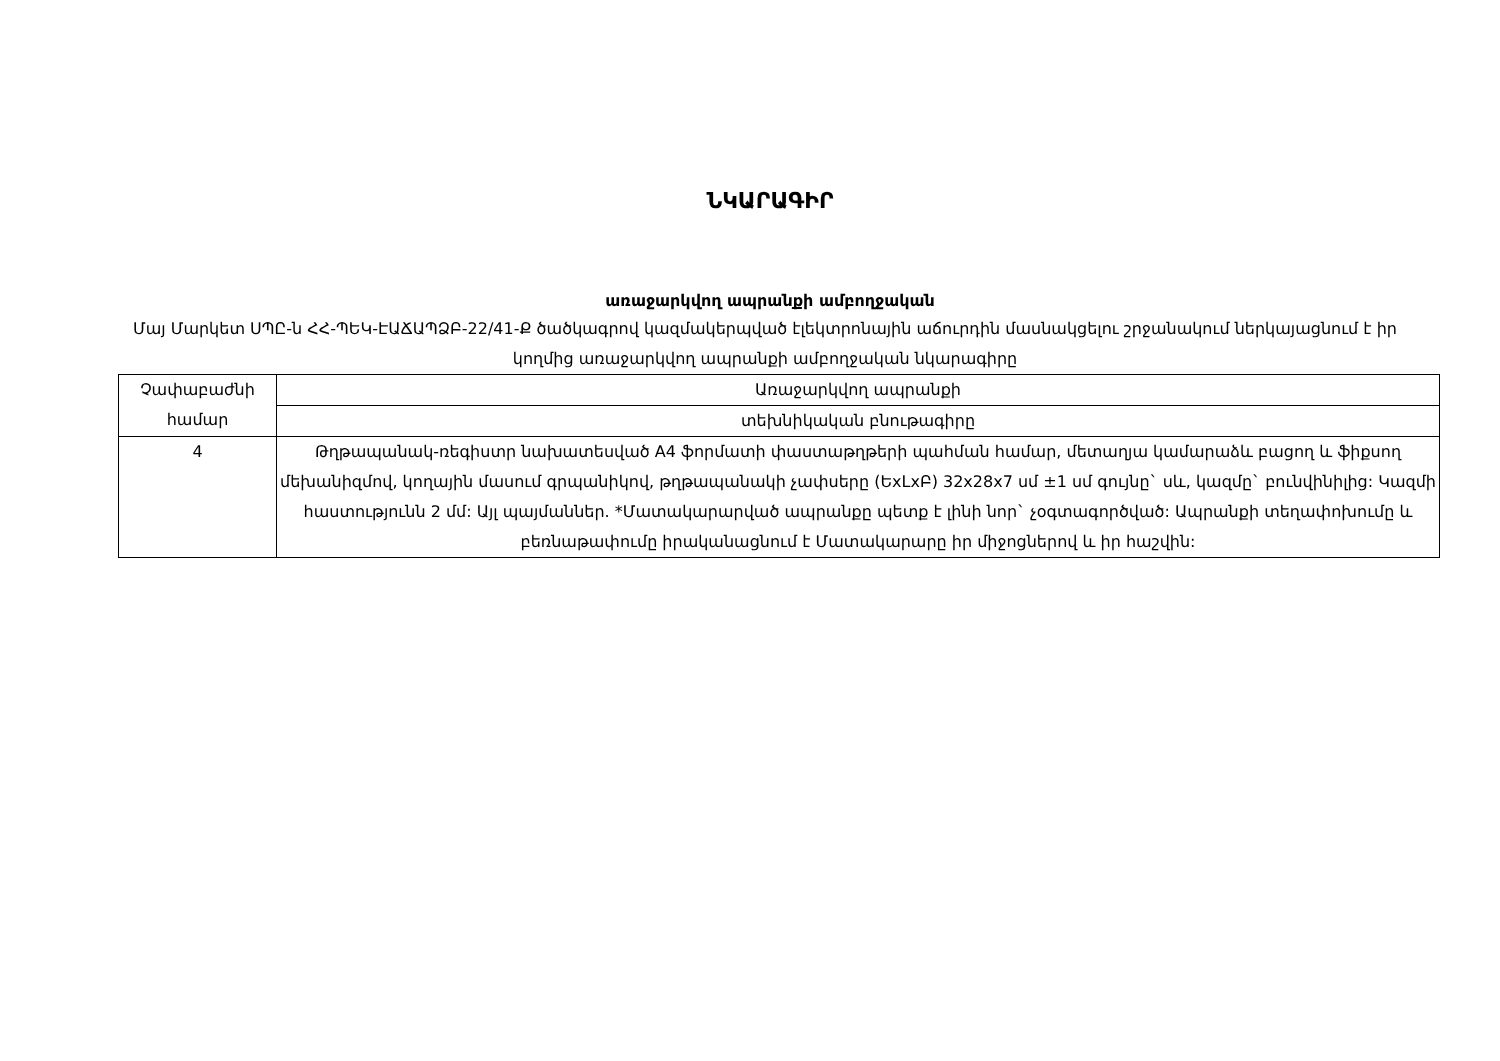ՆԿԱՐԱԳԻՐ
առաջարկվող ապրանքի ամբողջական
Մայ Մարկետ ՍՊԸ-ն ՀՀ-ՊԵԿ-ԷԱՃԱՊՁԲ-22/41-Ք ծածկագրով կազմակերպված էլեկտրոնային աճուրդին մասնակցելու շրջանակում ներկայացնում է իր կողմից առաջարկվող ապրանքի ամբողջական նկարագիրը
| Չափաբաժնի համար | Առաջարկվող ապրանքի |
| --- | --- |
| | տեխնիկական բնութագիրը |
| 4 | Թղթապանակ-ռեգիստր նախատեսված A4 ֆորմատի փաստաթղթերի պահման համար, մետաղյա կամարաձև բացող և ֆիքսող մեխանիզմով, կողային մասում գրպանիկով, թղթապանակի չափսերը (ԵxLxԲ) 32x28x7 սմ ±1 սմ գույնը` սև, կազմը` բունվինիլից: Կազմի հաստությունն 2 մմ: Այլ պայմաններ. *Մատակարարված ապրանքը պետք է լինի նոր` չօգտագործված: Ապրանքի տեղափոխումը և բեռնաթափումը իրականացնում է Մատակարարը իր միջոցներով և իր հաշվին: |